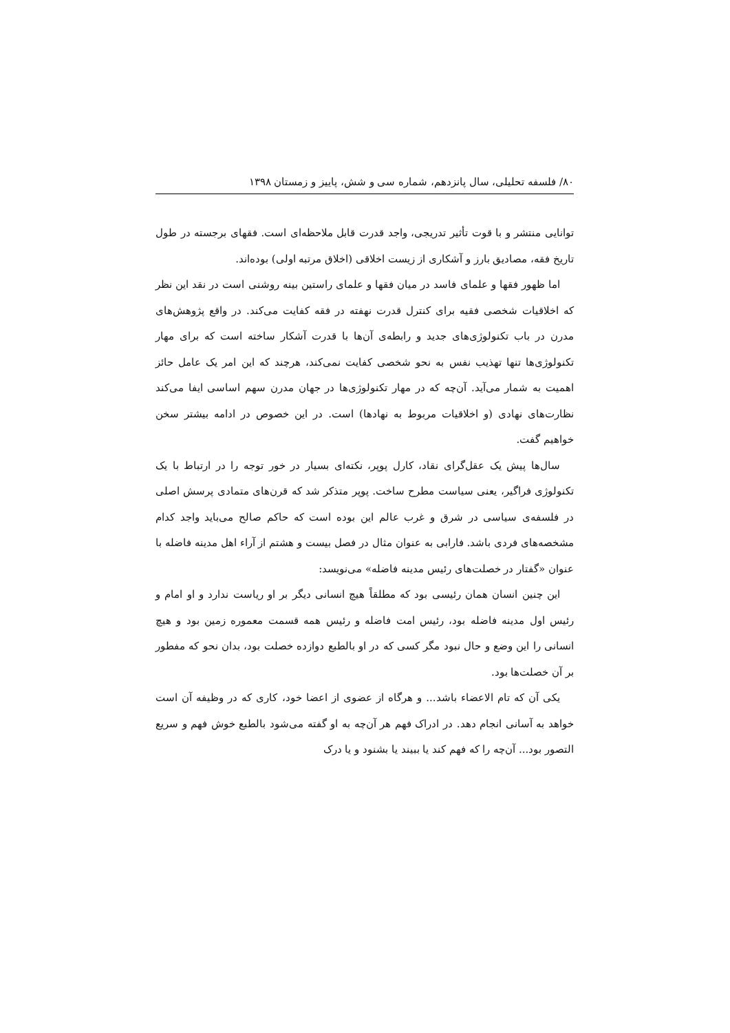۸۰/ فلسفه تحلیلی، سال پانزدهم، شماره سی و شش، پاییز و زمستان ۱۳۹۸
توانایی منتشر و با قوت تأثیر تدریجی، واجد قدرت قابل ملاحظه‌ای است. فقهای برجسته در طول تاریخ فقه، مصادیق بارز و آشکاری از زیست اخلاقی (اخلاق مرتبه اولی) بوده‌اند.
اما ظهور فقها و علمای فاسد در میان فقها و علمای راستین بینه روشنی است در نقد این نظر که اخلاقیات شخصی فقیه برای کنترل قدرت نهفته در فقه کفایت می‌کند. در واقع پژوهش‌های مدرن در باب تکنولوژی‌های جدید و رابطه‌ی آن‌ها با قدرت آشکار ساخته است که برای مهار تکنولوژی‌ها تنها تهذیب نفس به نحو شخصی کفایت نمی‌کند، هرچند که این امر یک عامل حائز اهمیت به شمار می‌آید. آن‌چه که در مهار تکنولوژی‌ها در جهان مدرن سهم اساسی ایفا می‌کند نظارت‌های نهادی (و اخلاقیات مربوط به نهادها) است. در این خصوص در ادامه بیشتر سخن خواهیم گفت.
سال‌ها پیش یک عقل‌گرای نقاد، کارل پوپر، نکته‌ای بسیار در خور توجه را در ارتباط با یک تکنولوژی فراگیر، یعنی سیاست مطرح ساخت. پوپر متذکر شد که قرن‌های متمادی پرسش اصلی در فلسفه‌ی سیاسی در شرق و غرب عالم این بوده است که حاکم صالح می‌باید واجد کدام مشخصه‌های فردی باشد. فارابی به عنوان مثال در فصل بیست و هشتم از آراء اهل مدینه فاضله با عنوان «گفتار در خصلت‌های رئیس مدینه فاضله» می‌نویسد:
این چنین انسان همان رئیسی بود که مطلقاً هیچ انسانی دیگر بر او ریاست ندارد و او امام و رئیس اول مدینه فاضله بود، رئیس امت فاضله و رئیس همه قسمت معموره زمین بود و هیچ انسانی را این وضع و حال نبود مگر کسی که در او بالطبع دوازده خصلت بود، بدان نحو که مفطور بر آن خصلت‌ها بود.
یکی آن که تام الاعضاء باشد... و هرگاه از عضوی از اعضا خود، کاری که در وظیفه آن است خواهد به آسانی انجام دهد. در ادراک فهم هر آن‌چه به او گفته می‌شود بالطبع خوش فهم و سریع التصور بود... آن‌چه را که فهم کند یا ببیند یا بشنود و یا درک